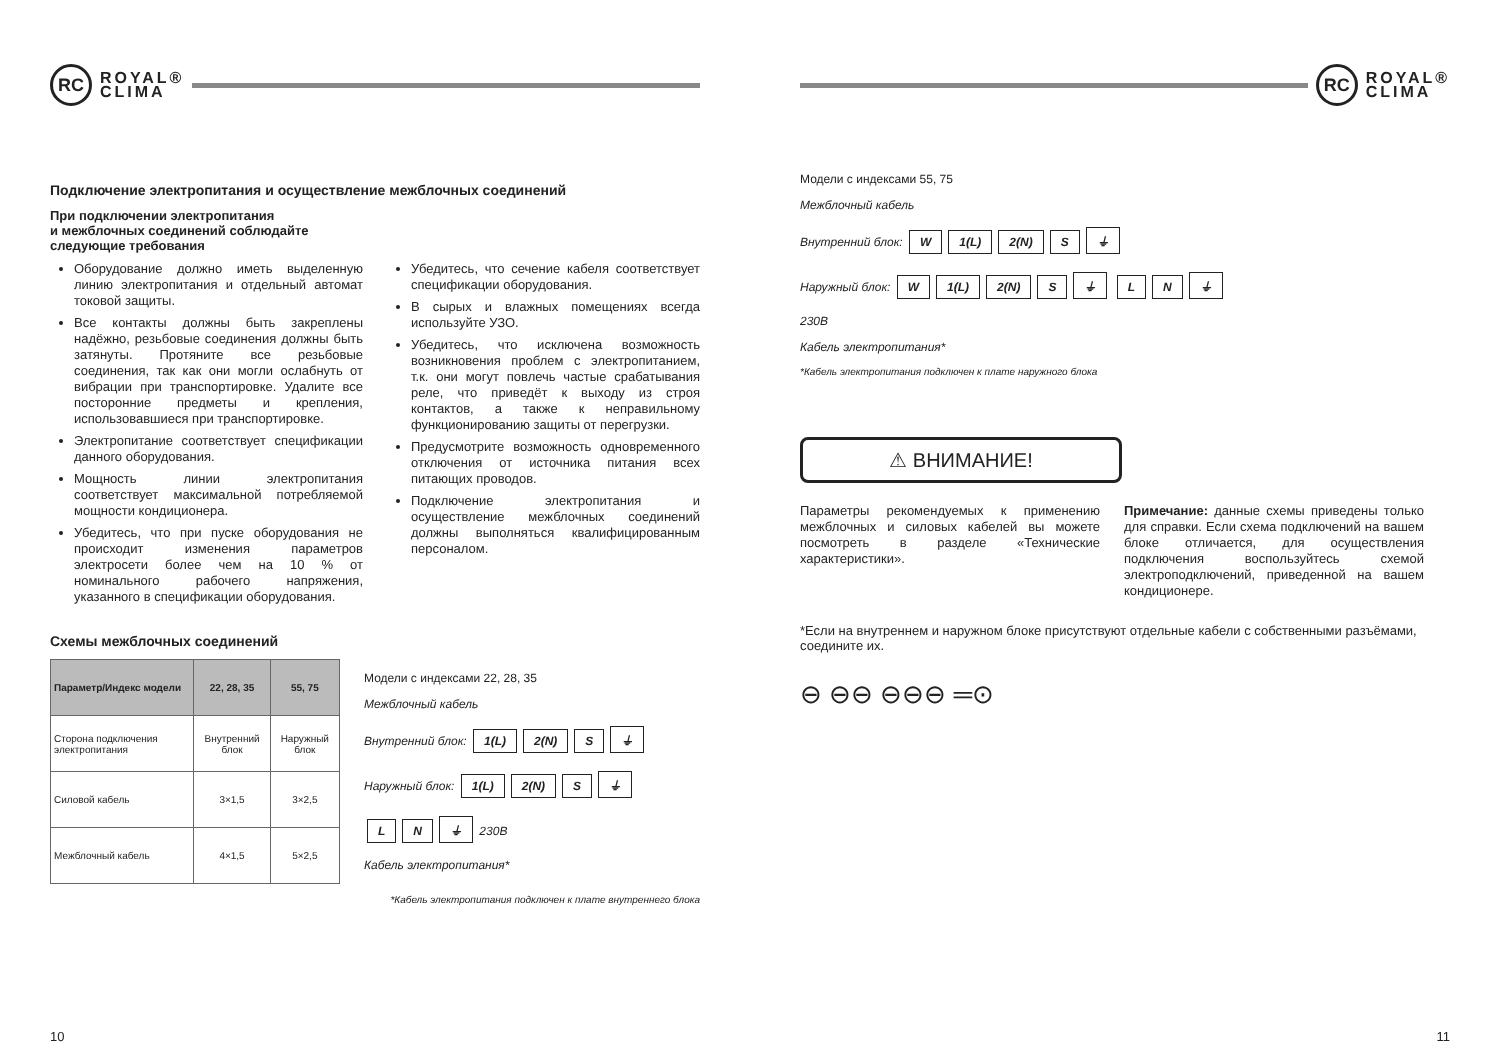RC
ROYAL®
CLIMA
Подключение электропитания и осуществление межблочных соединений
При подключении электропитания
и межблочных соединений соблюдайте
следующие требования
Оборудование должно иметь выделенную линию электропитания и отдельный автомат токовой защиты.
Все контакты должны быть закреплены надёжно, резьбовые соединения должны быть затянуты. Протяните все резьбовые соединения, так как они могли ослабнуть от вибрации при транспортировке. Удалите все посторонние предметы и крепления, использовавшиеся при транспортировке.
Электропитание соответствует спецификации данного оборудования.
Мощность линии электропитания соответствует максимальной потребляемой мощности кондиционера.
Убедитесь, что при пуске оборудования не происходит изменения параметров электросети более чем на 10 % от номинального рабочего напряжения, указанного в спецификации оборудования.
Убедитесь, что сечение кабеля соответствует спецификации оборудования.
В сырых и влажных помещениях всегда используйте УЗО.
Убедитесь, что исключена возможность возникновения проблем с электропитанием, т.к. они могут повлечь частые срабатывания реле, что приведёт к выходу из строя контактов, а также к неправильному функционированию защиты от перегрузки.
Предусмотрите возможность одновременного отключения от источника питания всех питающих проводов.
Подключение электропитания и осуществление межблочных соединений должны выполняться квалифицированным персоналом.
Схемы межблочных соединений
| Параметр/Индекс модели | 22, 28, 35 | 55, 75 |
| --- | --- | --- |
| Сторона подключения электропитания | Внутренний блок | Наружный блок |
| Силовой кабель | 3×1,5 | 3×2,5 |
| Межблочный кабель | 4×1,5 | 5×2,5 |
Модели с индексами 22, 28, 35
Межблочный кабель
Внутренний блок: 1(L) 2(N) S ⏚
Наружный блок: 1(L) 2(N) S ⏚
L N ⏚ 230В
Кабель электропитания*
*Кабель электропитания подключен к плате внутреннего блока
10
RC
ROYAL®
CLIMA
Модели с индексами 55, 75
Межблочный кабель
Внутренний блок: W 1(L) 2(N) S ⏚
Наружный блок: W 1(L) 2(N) S ⏚ LN ⏚
230В
Кабель электропитания*
*Кабель электропитания подключен к плате наружного блока
⚠ ВНИМАНИЕ!
Параметры рекомендуемых к применению межблочных и силовых кабелей вы можете посмотреть в разделе «Технические характеристики».
Примечание: данные схемы приведены только для справки. Если схема подключений на вашем блоке отличается, для осуществления подключения воспользуйтесь схемой электроподключений, приведенной на вашем кондиционере.
*Если на внутреннем и наружном блоке присутствуют отдельные кабели с собственными разъёмами, соедините их.
⊖ ⊖⊖ ⊖⊖⊖ ═⊙
11